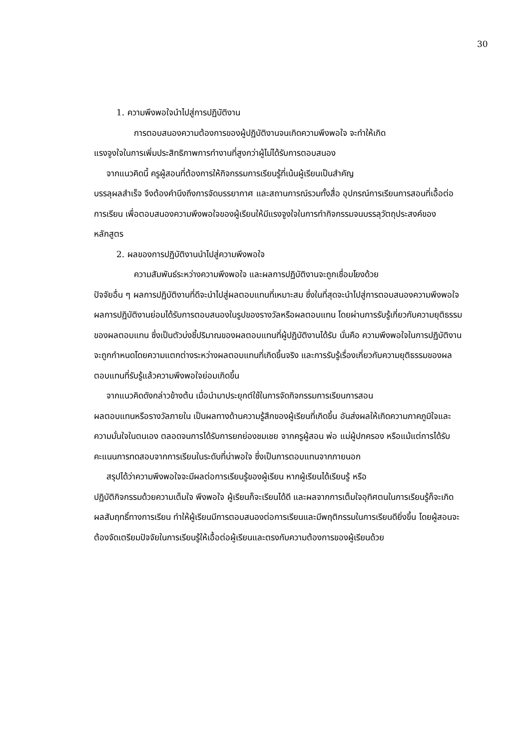30
1. ความพึงพอใจนำไปสู่การปฏิบัติงาน
การตอบสนองความต้องการของผู้ปฏิบัติงานจนเกิดความพึงพอใจ จะทำให้เกิด
แรงจูงใจในการเพิ่มประสิทธิภาพการทำงานที่สูงกว่าผู้ไม่ได้รับการตอบสนอง
จากแนวคิดนี้ ครูผู้สอนที่ต้องการให้กิจกรรมการเรียนรู้ที่เน้นผู้เรียนเป็นสำคัญ
บรรลุผลสำเร็จ จึงต้องคำนึงถึงการจัดบรรยากาศ และสถานการณ์รวมทั้งสื่อ อุปกรณ์การเรียนการสอนที่เอื้อต่อการเรียน เพื่อตอบสนองความพึงพอใจของผู้เรียนให้มีแรงจูงใจในการทำกิจกรรมจนบรรลุวัตถุประสงค์ของหลักสูตร
2. ผลของการปฏิบัติงานนำไปสู่ความพึงพอใจ
ความสัมพันธ์ระหว่างความพึงพอใจ และผลการปฏิบัติงานจะถูกเชื่อมโยงด้วย
ปัจจัยอื่น ๆ ผลการปฏิบัติงานที่ดีจะนำไปสู่ผลตอบแทนที่เหมาะสม ซึ่งในที่สุดจะนำไปสู่การตอบสนองความพึงพอใจ ผลการปฏิบัติงานย่อมได้รับการตอบสนองในรูปของรางวัลหรือผลตอบแทน โดยผ่านการรับรู้เกี่ยวกับความยุติธรรมของผลตอบแทน ซึ่งเป็นตัวบ่งชี้ปริมาณของผลตอบแทนที่ผู้ปฏิบัติงานได้รับ นั่นคือ ความพึงพอใจในการปฏิบัติงานจะถูกกำหนดโดยความแตกต่างระหว่างผลตอบแทนที่เกิดขึ้นจริง และการรับรู้เรื่องเกี่ยวกับความยุติธรรมของผลตอบแทนที่รับรู้แล้วความพึงพอใจย่อมเกิดขึ้น
จากแนวคิดดังกล่าวข้างต้น เมื่อนำมาประยุกต์ใช้ในการจัดกิจกรรมการเรียนการสอน
ผลตอบแทนหรือรางวัลภายใน เป็นผลทางด้านความรู้สึกของผู้เรียนที่เกิดขึ้น อันส่งผลให้เกิดความภาคภูมิใจและความมั่นใจในตนเอง ตลอดจนการได้รับการยกย่องชมเชย จากครูผู้สอน พ่อ แม่ผู้ปกครอง หรือแม้แต่การได้รับคะแนนการทดสอบจากการเรียนในระดับที่น่าพอใจ ซึ่งเป็นการตอบแทนจากภายนอก
สรุปได้ว่าความพึงพอใจจะมีผลต่อการเรียนรู้ของผู้เรียน หากผู้เรียนได้เรียนรู้ หรือ
ปฏิบัติกิจกรรมด้วยความเต็มใจ พึงพอใจ ผู้เรียนก็จะเรียนได้ดี และผลจากการเต็มใจอุทิศตนในการเรียนรู้ก็จะเกิดผลสัมฤทธิ์ทางการเรียน ทำให้ผู้เรียนมีการตอบสนองต่อการเรียนและมีพฤติกรรมในการเรียนดียิ่งขึ้น โดยผู้สอนจะต้องจัดเตรียมปัจจัยในการเรียนรู้ให้เอื้อต่อผู้เรียนและตรงกับความต้องการของผู้เรียนด้วย